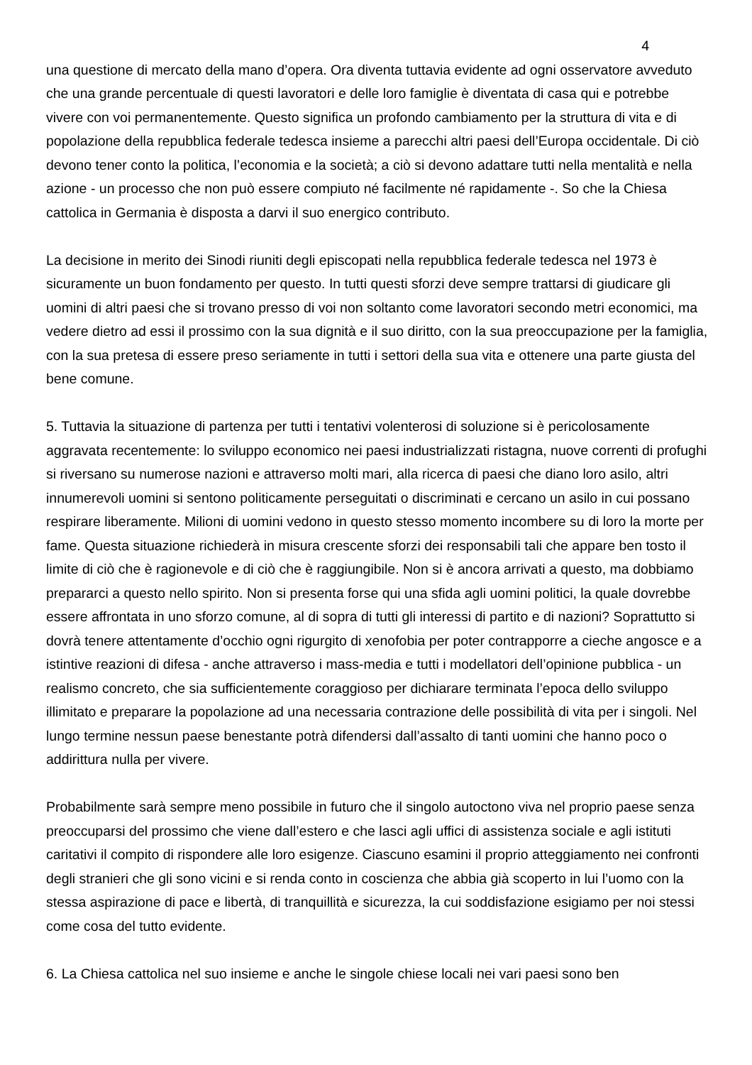4
una questione di mercato della mano d’opera. Ora diventa tuttavia evidente ad ogni osservatore avveduto che una grande percentuale di questi lavoratori e delle loro famiglie è diventata di casa qui e potrebbe vivere con voi permanentemente. Questo significa un profondo cambiamento per la struttura di vita e di popolazione della repubblica federale tedesca insieme a parecchi altri paesi dell’Europa occidentale. Di ciò devono tener conto la politica, l’economia e la società; a ciò si devono adattare tutti nella mentalità e nella azione - un processo che non può essere compiuto né facilmente né rapidamente -. So che la Chiesa cattolica in Germania è disposta a darvi il suo energico contributo.
La decisione in merito dei Sinodi riuniti degli episcopati nella repubblica federale tedesca nel 1973 è sicuramente un buon fondamento per questo. In tutti questi sforzi deve sempre trattarsi di giudicare gli uomini di altri paesi che si trovano presso di voi non soltanto come lavoratori secondo metri economici, ma vedere dietro ad essi il prossimo con la sua dignità e il suo diritto, con la sua preoccupazione per la famiglia, con la sua pretesa di essere preso seriamente in tutti i settori della sua vita e ottenere una parte giusta del bene comune.
5. Tuttavia la situazione di partenza per tutti i tentativi volenterosi di soluzione si è pericolosamente aggravata recentemente: lo sviluppo economico nei paesi industrializzati ristagna, nuove correnti di profughi si riversano su numerose nazioni e attraverso molti mari, alla ricerca di paesi che diano loro asilo, altri innumerevoli uomini si sentono politicamente perseguitati o discriminati e cercano un asilo in cui possano respirare liberamente. Milioni di uomini vedono in questo stesso momento incombere su di loro la morte per fame. Questa situazione richiederà in misura crescente sforzi dei responsabili tali che appare ben tosto il limite di ciò che è ragionevole e di ciò che è raggiungibile. Non si è ancora arrivati a questo, ma dobbiamo prepararci a questo nello spirito. Non si presenta forse qui una sfida agli uomini politici, la quale dovrebbe essere affrontata in uno sforzo comune, al di sopra di tutti gli interessi di partito e di nazioni? Soprattutto si dovrà tenere attentamente d’occhio ogni rigurgito di xenofobia per poter contrapporre a cieche angosce e a istintive reazioni di difesa - anche attraverso i mass-media e tutti i modellatori dell’opinione pubblica - un realismo concreto, che sia sufficientemente coraggioso per dichiarare terminata l’epoca dello sviluppo illimitato e preparare la popolazione ad una necessaria contrazione delle possibilità di vita per i singoli. Nel lungo termine nessun paese benestante potrà difendersi dall’assalto di tanti uomini che hanno poco o addirittura nulla per vivere.
Probabilmente sarà sempre meno possibile in futuro che il singolo autoctono viva nel proprio paese senza preoccuparsi del prossimo che viene dall’estero e che lasci agli uffici di assistenza sociale e agli istituti caritativi il compito di rispondere alle loro esigenze. Ciascuno esamini il proprio atteggiamento nei confronti degli stranieri che gli sono vicini e si renda conto in coscienza che abbia già scoperto in lui l’uomo con la stessa aspirazione di pace e libertà, di tranquillità e sicurezza, la cui soddisfazione esigiamo per noi stessi come cosa del tutto evidente.
6. La Chiesa cattolica nel suo insieme e anche le singole chiese locali nei vari paesi sono ben